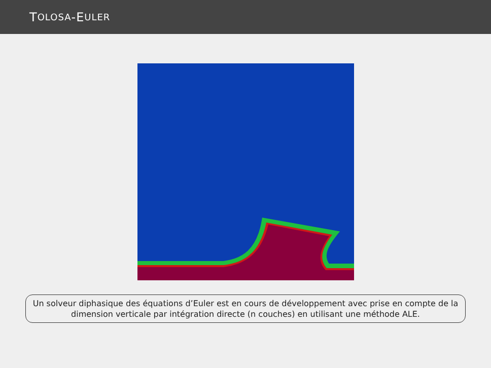T OLOSA -E ULER
Un solveur diphasique des équations d’Euler est en cours de développement avec prise en compte de la dimension verticale par intégration directe (n couches) en utilisant une méthode ALE.